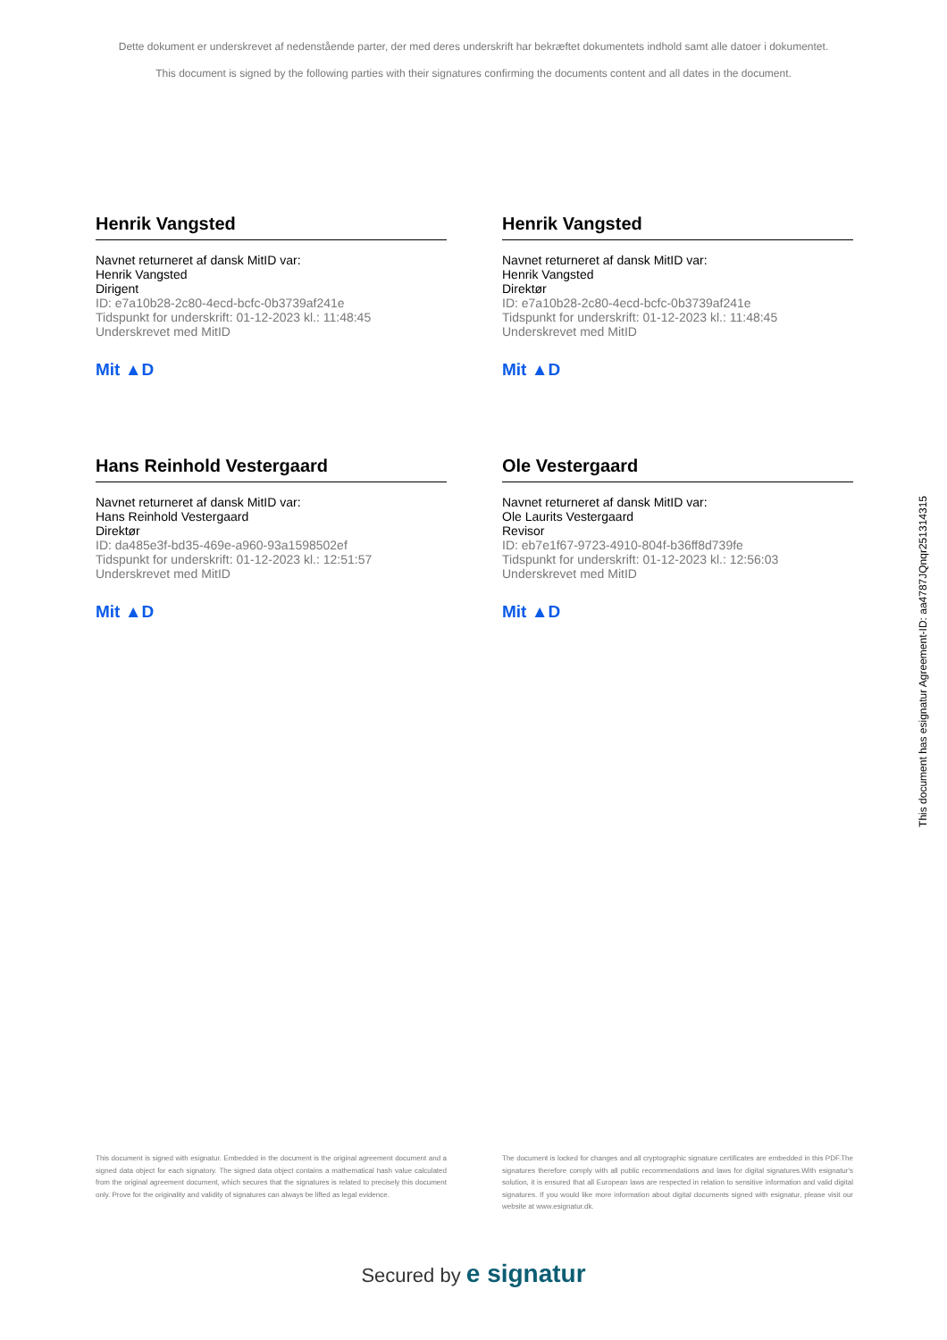Dette dokument er underskrevet af nedenstående parter, der med deres underskrift har bekræftet dokumentets indhold samt alle datoer i dokumentet.
This document is signed by the following parties with their signatures confirming the documents content and all dates in the document.
Henrik Vangsted
Navnet returneret af dansk MitID var:
Henrik Vangsted
Dirigent
ID: e7a10b28-2c80-4ecd-bcfc-0b3739af241e
Tidspunkt for underskrift: 01-12-2023 kl.: 11:48:45
Underskrevet med MitID
Mit ▲D
Henrik Vangsted
Navnet returneret af dansk MitID var:
Henrik Vangsted
Direktør
ID: e7a10b28-2c80-4ecd-bcfc-0b3739af241e
Tidspunkt for underskrift: 01-12-2023 kl.: 11:48:45
Underskrevet med MitID
Mit ▲D
Hans Reinhold Vestergaard
Navnet returneret af dansk MitID var:
Hans Reinhold Vestergaard
Direktør
ID: da485e3f-bd35-469e-a960-93a1598502ef
Tidspunkt for underskrift: 01-12-2023 kl.: 12:51:57
Underskrevet med MitID
Mit ▲D
Ole Vestergaard
Navnet returneret af dansk MitID var:
Ole Laurits Vestergaard
Revisor
ID: eb7e1f67-9723-4910-804f-b36ff8d739fe
Tidspunkt for underskrift: 01-12-2023 kl.: 12:56:03
Underskrevet med MitID
Mit ▲D
This document has esignatur Agreement-ID: aa4787JQnqr251314315
This document is signed with esignatur. Embedded in the document is the original agreement document and a signed data object for each signatory. The signed data object contains a mathematical hash value calculated from the original agreement document, which secures that the signatures is related to precisely this document only. Prove for the originality and validity of signatures can always be lifted as legal evidence.
The document is locked for changes and all cryptographic signature certificates are embedded in this PDF.The signatures therefore comply with all public recommendations and laws for digital signatures.With esignatur's solution, it is ensured that all European laws are respected in relation to sensitive information and valid digital signatures. If you would like more information about digital documents signed with esignatur, please visit our website at www.esignatur.dk.
Secured by e signatur